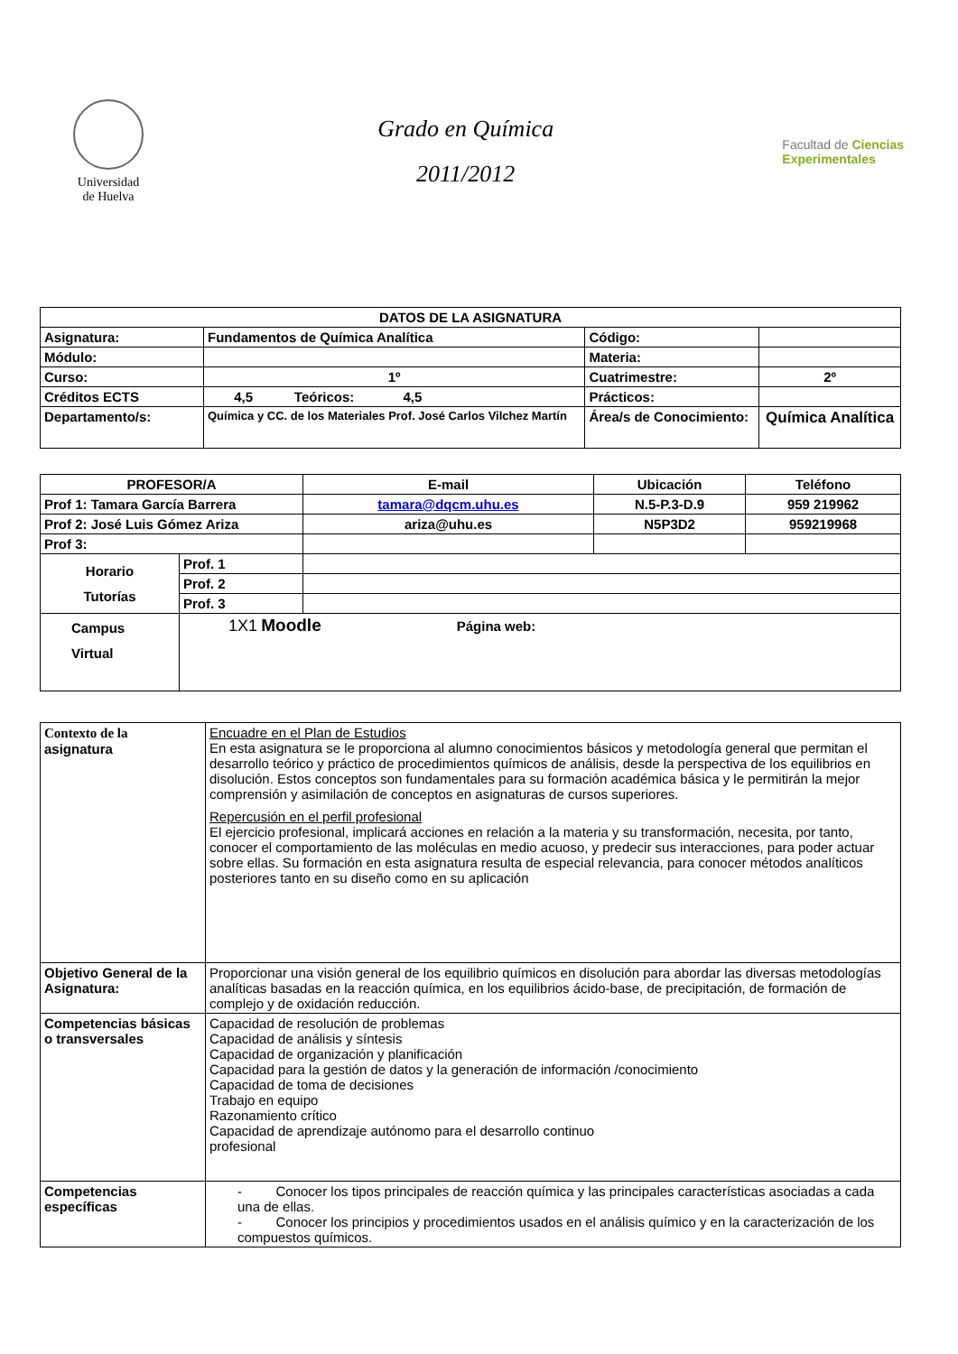Universidad
de Huelva
Grado en Química
2011/2012
Facultad de Ciencias
Experimentales
| DATOS DE LA ASIGNATURA | | | | |
| --- | --- | --- | --- | --- |
| Asignatura: | Fundamentos de Química Analítica | | Código: | |
| Módulo: | | | Materia: | |
| Curso: | 1º | | Cuatrimestre: | 2º |
| Créditos ECTS | 4,5 Teóricos: 4,5 | | Prácticos: | |
| Departamento/s: | Química y CC. de los Materiales Prof. José Carlos Vilchez Martín | Área/s de Conocimiento: | | Química Analítica |
| PROFESOR/A | | E-mail | Ubicación | Teléfono |
| --- | --- | --- | --- | --- |
| Prof 1: Tamara García Barrera | | tamara@dqcm.uhu.es | N.5-P.3-D.9 | 959 219962 |
| Prof 2: José Luis Gómez Ariza | | ariza@uhu.es | N5P3D2 | 959219968 |
| Prof 3: | | | | |
| Horario Tutorías | Prof. 1 | | | |
| | Prof. 2 | | | |
| | Prof. 3 | | | |
| Campus Virtual | 1X1 Moodle Página web: | | | |
| Contexto de la asignatura | Encuadre en el Plan de Estudios En esta asignatura se le proporciona al alumno conocimientos básicos y metodología general que permitan el desarrollo teórico y práctico de procedimientos químicos de análisis, desde la perspectiva de los equilibrios en disolución. Estos conceptos son fundamentales para su formación académica básica y le permitirán la mejor comprensión y asimilación de conceptos en asignaturas de cursos superiores. Repercusión en el perfil profesional El ejercicio profesional, implicará acciones en relación a la materia y su transformación, necesita, por tanto, conocer el comportamiento de las moléculas en medio acuoso, y predecir sus interacciones, para poder actuar sobre ellas. Su formación en esta asignatura resulta de especial relevancia, para conocer métodos analíticos posteriores tanto en su diseño como en su aplicación |
| Objetivo General de la Asignatura: | Proporcionar una visión general de los equilibrio químicos en disolución para abordar las diversas metodologías analíticas basadas en la reacción química, en los equilibrios ácido-base, de precipitación, de formación de complejo y de oxidación reducción. |
| Competencias básicas o transversales | Capacidad de resolución de problemas Capacidad de análisis y síntesis Capacidad de organización y planificación Capacidad para la gestión de datos y la generación de información /conocimiento Capacidad de toma de decisiones Trabajo en equipo Razonamiento crítico Capacidad de aprendizaje autónomo para el desarrollo continuo profesional |
| Competencias específicas | - Conocer los tipos principales de reacción química y las principales características asociadas a cada una de ellas. - Conocer los principios y procedimientos usados en el análisis químico y en la caracterización de los compuestos químicos. |